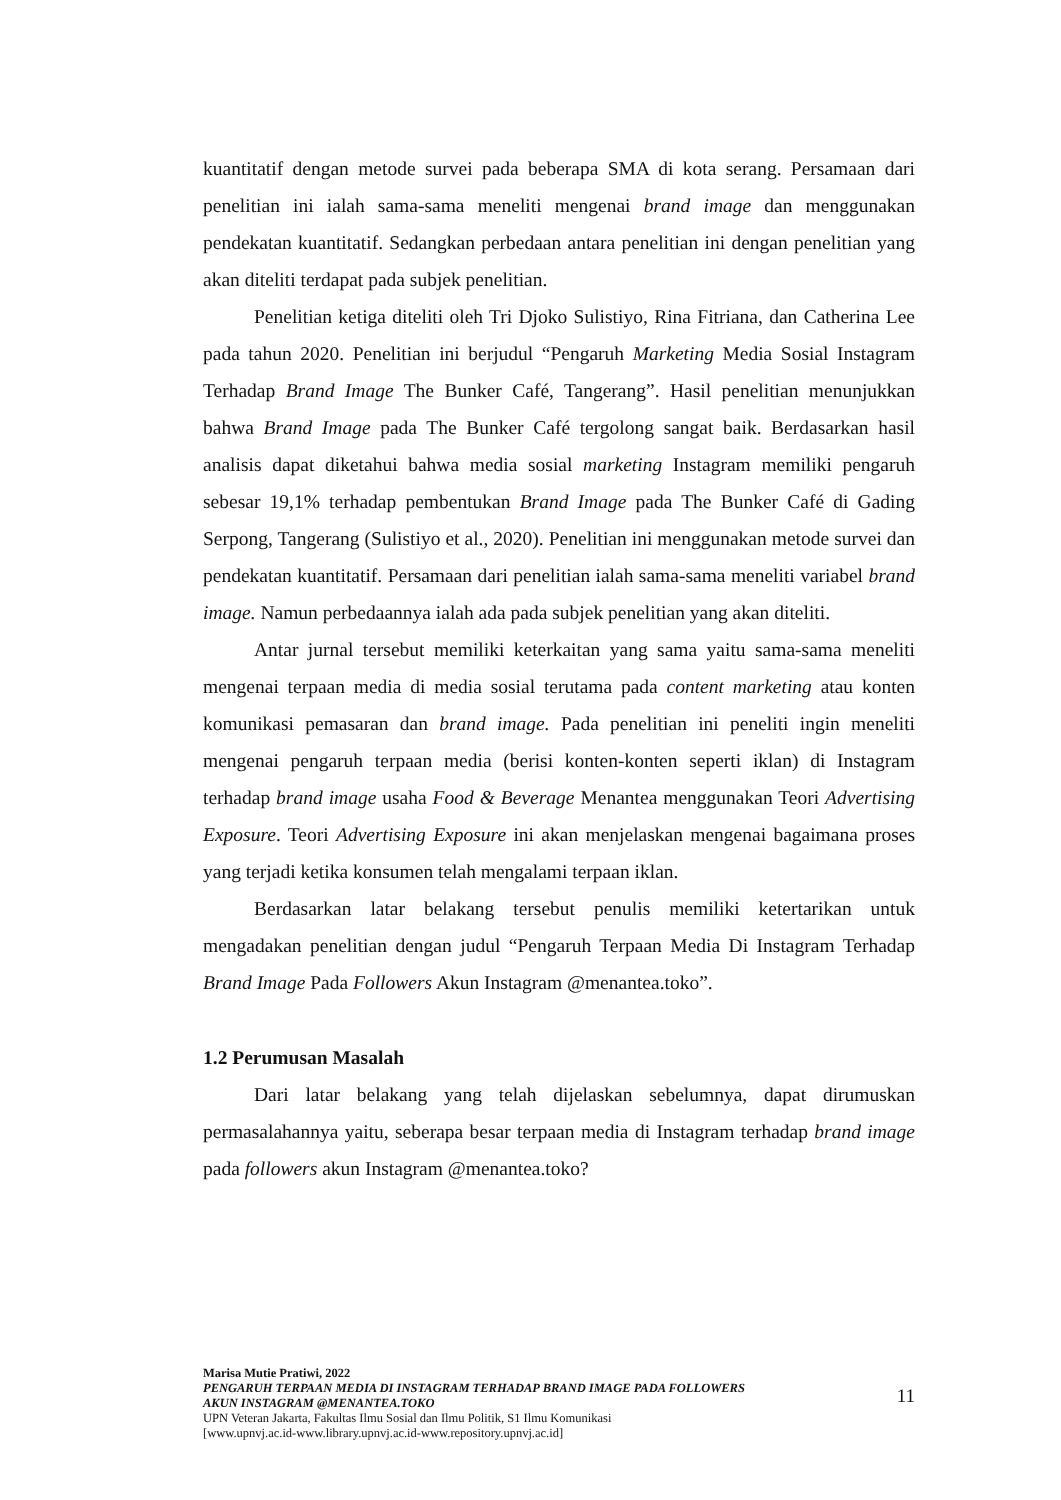kuantitatif dengan metode survei pada beberapa SMA di kota serang. Persamaan dari penelitian ini ialah sama-sama meneliti mengenai brand image dan menggunakan pendekatan kuantitatif. Sedangkan perbedaan antara penelitian ini dengan penelitian yang akan diteliti terdapat pada subjek penelitian.
Penelitian ketiga diteliti oleh Tri Djoko Sulistiyo, Rina Fitriana, dan Catherina Lee pada tahun 2020. Penelitian ini berjudul “Pengaruh Marketing Media Sosial Instagram Terhadap Brand Image The Bunker Café, Tangerang”. Hasil penelitian menunjukkan bahwa Brand Image pada The Bunker Café tergolong sangat baik. Berdasarkan hasil analisis dapat diketahui bahwa media sosial marketing Instagram memiliki pengaruh sebesar 19,1% terhadap pembentukan Brand Image pada The Bunker Café di Gading Serpong, Tangerang (Sulistiyo et al., 2020). Penelitian ini menggunakan metode survei dan pendekatan kuantitatif. Persamaan dari penelitian ialah sama-sama meneliti variabel brand image. Namun perbedaannya ialah ada pada subjek penelitian yang akan diteliti.
Antar jurnal tersebut memiliki keterkaitan yang sama yaitu sama-sama meneliti mengenai terpaan media di media sosial terutama pada content marketing atau konten komunikasi pemasaran dan brand image. Pada penelitian ini peneliti ingin meneliti mengenai pengaruh terpaan media (berisi konten-konten seperti iklan) di Instagram terhadap brand image usaha Food & Beverage Menantea menggunakan Teori Advertising Exposure. Teori Advertising Exposure ini akan menjelaskan mengenai bagaimana proses yang terjadi ketika konsumen telah mengalami terpaan iklan.
Berdasarkan latar belakang tersebut penulis memiliki ketertarikan untuk mengadakan penelitian dengan judul “Pengaruh Terpaan Media Di Instagram Terhadap Brand Image Pada Followers Akun Instagram @menantea.toko”.
1.2 Perumusan Masalah
Dari latar belakang yang telah dijelaskan sebelumnya, dapat dirumuskan permasalahannya yaitu, seberapa besar terpaan media di Instagram terhadap brand image pada followers akun Instagram @menantea.toko?
Marisa Mutie Pratiwi, 2022
PENGARUH TERPAAN MEDIA DI INSTAGRAM TERHADAP BRAND IMAGE PADA FOLLOWERS
AKUN INSTAGRAM @MENANTEA.TOKO
UPN Veteran Jakarta, Fakultas Ilmu Sosial dan Ilmu Politik, S1 Ilmu Komunikasi
[www.upnvj.ac.id-www.library.upnvj.ac.id-www.repository.upnvj.ac.id]
11